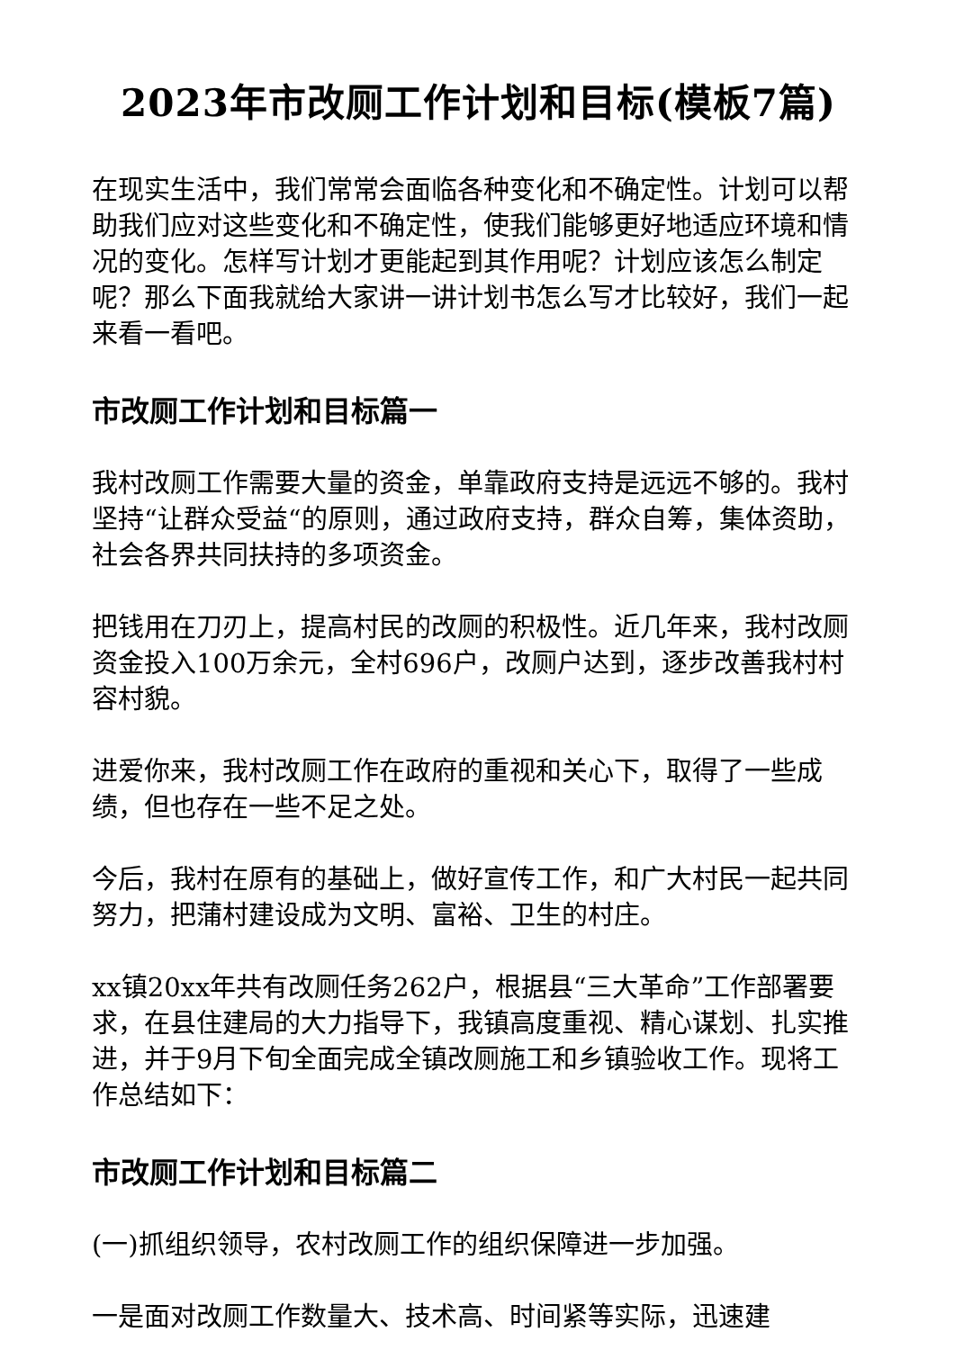2023年市改厕工作计划和目标(模板7篇)
在现实生活中，我们常常会面临各种变化和不确定性。计划可以帮助我们应对这些变化和不确定性，使我们能够更好地适应环境和情况的变化。怎样写计划才更能起到其作用呢？计划应该怎么制定呢？那么下面我就给大家讲一讲计划书怎么写才比较好，我们一起来看一看吧。
市改厕工作计划和目标篇一
我村改厕工作需要大量的资金，单靠政府支持是远远不够的。我村坚持“让群众受益“的原则，通过政府支持，群众自筹，集体资助，社会各界共同扶持的多项资金。
把钱用在刀刃上，提高村民的改厕的积极性。近几年来，我村改厕资金投入100万余元，全村696户，改厕户达到，逐步改善我村村容村貌。
进爱你来，我村改厕工作在政府的重视和关心下，取得了一些成绩，但也存在一些不足之处。
今后，我村在原有的基础上，做好宣传工作，和广大村民一起共同努力，把蒲村建设成为文明、富裕、卫生的村庄。
xx镇20xx年共有改厕任务262户，根据县“三大革命”工作部署要求，在县住建局的大力指导下，我镇高度重视、精心谋划、扎实推进，并于9月下旬全面完成全镇改厕施工和乡镇验收工作。现将工作总结如下：
市改厕工作计划和目标篇二
(一)抓组织领导，农村改厕工作的组织保障进一步加强。
一是面对改厕工作数量大、技术高、时间紧等实际，迅速建